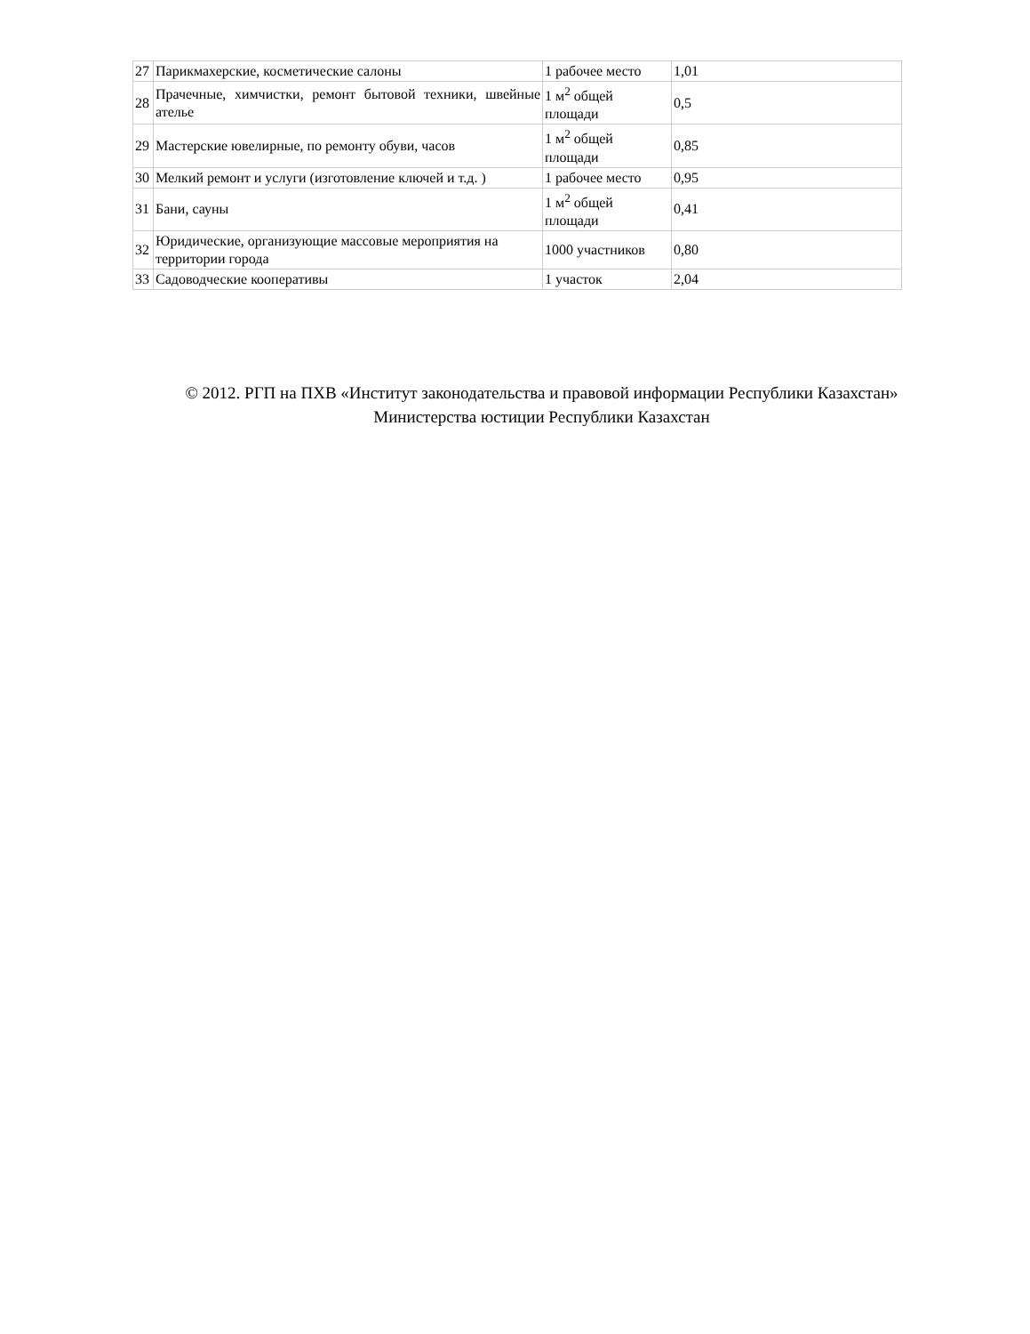| 27 | Парикмахерские, косметические салоны | 1 рабочее место | 1,01 |
| 28 | Прачечные, химчистки, ремонт бытовой техники, швейные ателье | 1 м<sup>2</sup> общей площади | 0,5 |
| 29 | Мастерские ювелирные, по ремонту обуви, часов | 1 м<sup>2</sup> общей площади | 0,85 |
| 30 | Мелкий ремонт и услуги (изготовление ключей и т.д. ) | 1 рабочее место | 0,95 |
| 31 | Бани, сауны | 1 м<sup>2</sup> общей площади | 0,41 |
| 32 | Юридические, организующие массовые мероприятия на территории города | 1000 участников | 0,80 |
| 33 | Садоводческие кооперативы | 1 участок | 2,04 |
© 2012. РГП на ПХВ «Институт законодательства и правовой информации Республики Казахстан»
Министерства юстиции Республики Казахстан